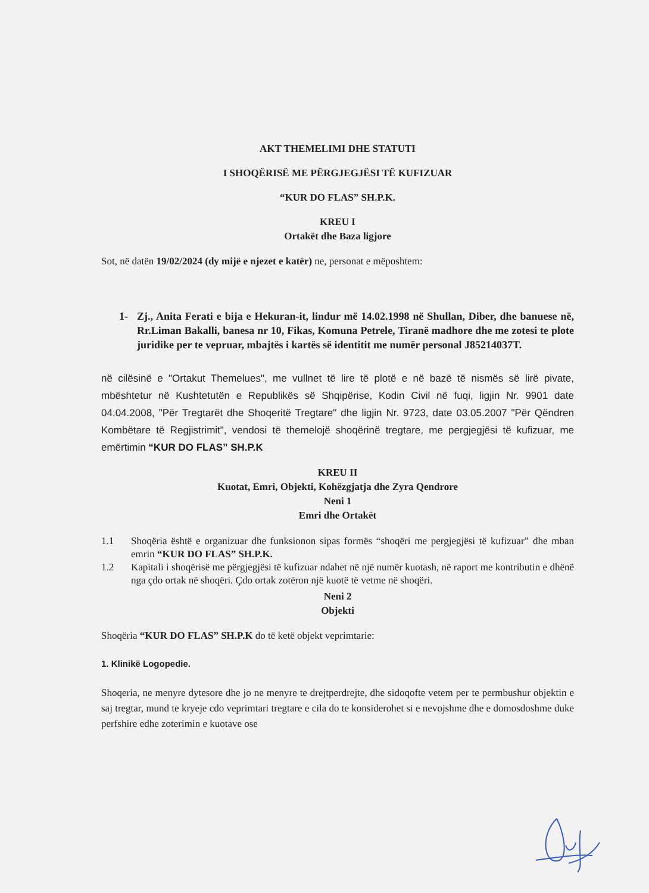AKT THEMELIMI DHE STATUTI
I SHOQËRISË ME PËRGJEGJËSI TË KUFIZUAR
“KUR DO FLAS” SH.P.K.
KREU I
Ortakët dhe Baza ligjore
Sot, në datën 19/02/2024 (dy mijë e njezet e katër) ne, personat e mëposhtem:
1- Zj., Anita Ferati e bija e Hekuran-it, lindur më 14.02.1998 në Shullan, Diber, dhe banuese në, Rr.Liman Bakalli, banesa nr 10, Fikas, Komuna Petrele, Tiranë madhore dhe me zotesi te plote juridike per te vepruar, mbajtës i kartës së identitit me numër personal J85214037T.
në cilësinë e "Ortakut Themelues", me vullnet të lire të plotë e në bazë të nismës së lirë pivate, mbështetur në Kushtetutën e Republikës së Shqipërise, Kodin Civil në fuqi, ligjin Nr. 9901 date 04.04.2008, "Për Tregtarët dhe Shoqeritë Tregtare" dhe ligjin Nr. 9723, date 03.05.2007 "Për Qëndren Kombëtare të Regjistrimit", vendosi të themelojë shoqërinë tregtare, me pergjegjësi të kufizuar, me emërtimin “KUR DO FLAS” SH.P.K
KREU II
Kuotat, Emri, Objekti, Kohëzgjatja dhe Zyra Qendrore
Neni 1
Emri dhe Ortakët
1.1 Shoqëria është e organizuar dhe funksionon sipas formës “shoqëri me pergjegjësi të kufizuar” dhe mban emrin “KUR DO FLAS” SH.P.K.
1.2 Kapitali i shoqërisë me përgjegjësi të kufizuar ndahet në një numër kuotash, në raport me kontributin e dhënë nga çdo ortak në shoqëri. Çdo ortak zotëron një kuotë të vetme në shoqëri.
Neni 2
Objekti
Shoqëria “KUR DO FLAS” SH.P.K do të ketë objekt veprimtarie:
1. Klinikë Logopedie.
Shoqeria, ne menyre dytesore dhe jo ne menyre te drejtperdrejte, dhe sidoqofte vetem per te permbushur objektin e saj tregtar, mund te kryeje cdo veprimtari tregtare e cila do te konsiderohet si e nevojshme dhe e domosdoshme duke perfshire edhe zoterimin e kuotave ose